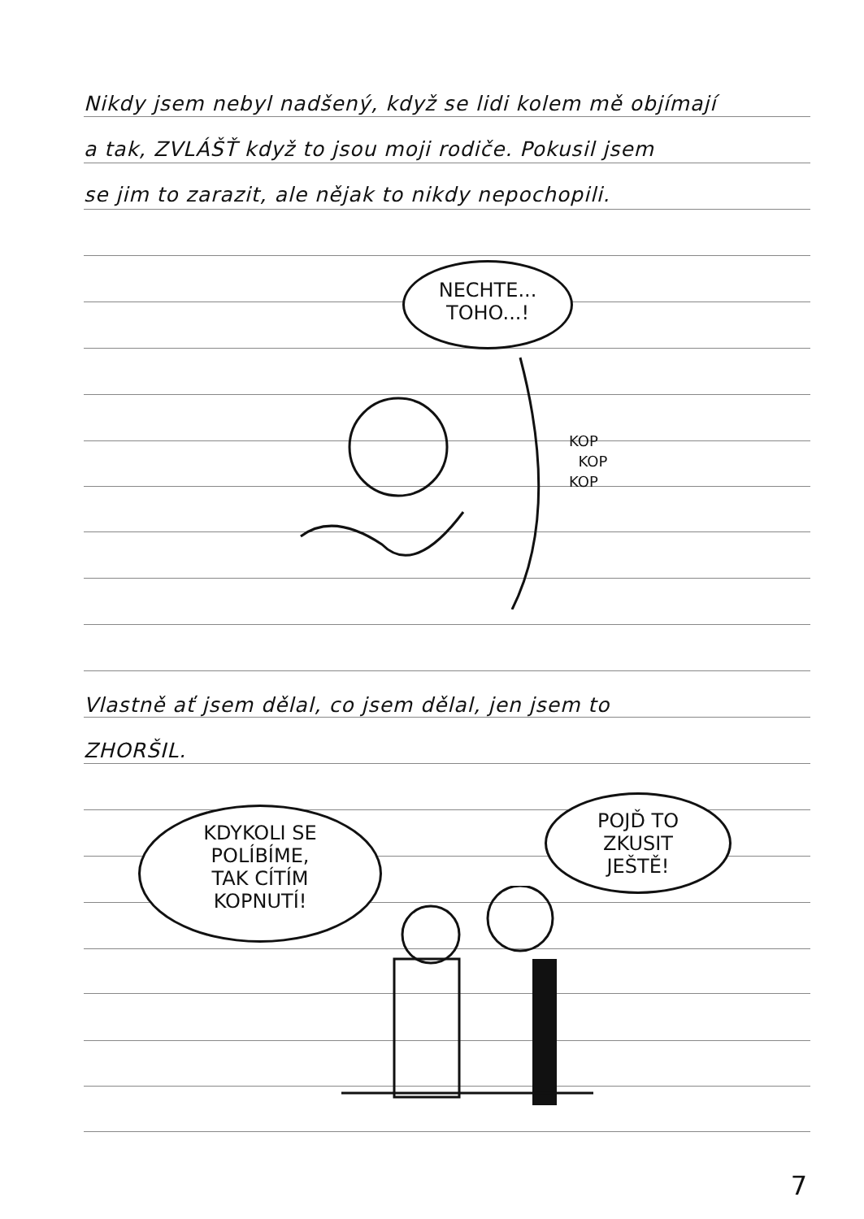Nikdy jsem nebyl nadšený, když se lidi kolem mě objímají
a tak, ZVLÁŠŤ když to jsou moji rodiče. Pokusil jsem
se jim to zarazit, ale nějak to nikdy nepochopili.
NECHTE...
TOHO...!
KOP
KOP
KOP
Vlastně ať jsem dělal, co jsem dělal, jen jsem to
ZHORŠIL.
KDYKOLI SE
POLÍBÍME,
TAK CÍTÍM
KOPNUTÍ!
POJĎ TO
ZKUSIT
JEŠTĚ!
7